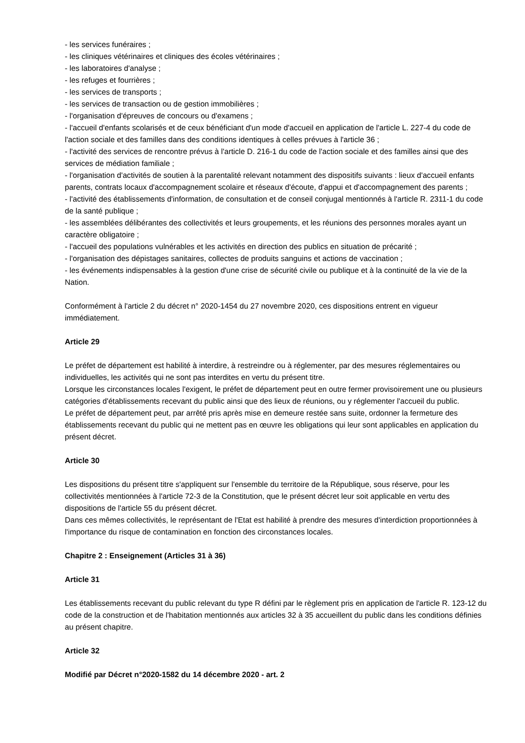- les services funéraires ;
- les cliniques vétérinaires et cliniques des écoles vétérinaires ;
- les laboratoires d'analyse ;
- les refuges et fourrières ;
- les services de transports ;
- les services de transaction ou de gestion immobilières ;
- l'organisation d'épreuves de concours ou d'examens ;
- l'accueil d'enfants scolarisés et de ceux bénéficiant d'un mode d'accueil en application de l'article L. 227-4 du code de l'action sociale et des familles dans des conditions identiques à celles prévues à l'article 36 ;
- l'activité des services de rencontre prévus à l'article D. 216-1 du code de l'action sociale et des familles ainsi que des services de médiation familiale ;
- l'organisation d'activités de soutien à la parentalité relevant notamment des dispositifs suivants : lieux d'accueil enfants parents, contrats locaux d'accompagnement scolaire et réseaux d'écoute, d'appui et d'accompagnement des parents ;
- l'activité des établissements d'information, de consultation et de conseil conjugal mentionnés à l'article R. 2311-1 du code de la santé publique ;
- les assemblées délibérantes des collectivités et leurs groupements, et les réunions des personnes morales ayant un caractère obligatoire ;
- l'accueil des populations vulnérables et les activités en direction des publics en situation de précarité ;
- l'organisation des dépistages sanitaires, collectes de produits sanguins et actions de vaccination ;
- les événements indispensables à la gestion d'une crise de sécurité civile ou publique et à la continuité de la vie de la Nation.
Conformément à l'article 2 du décret n° 2020-1454 du 27 novembre 2020, ces dispositions entrent en vigueur immédiatement.
Article 29
Le préfet de département est habilité à interdire, à restreindre ou à réglementer, par des mesures réglementaires ou individuelles, les activités qui ne sont pas interdites en vertu du présent titre.
Lorsque les circonstances locales l'exigent, le préfet de département peut en outre fermer provisoirement une ou plusieurs catégories d'établissements recevant du public ainsi que des lieux de réunions, ou y réglementer l'accueil du public.
Le préfet de département peut, par arrêté pris après mise en demeure restée sans suite, ordonner la fermeture des établissements recevant du public qui ne mettent pas en œuvre les obligations qui leur sont applicables en application du présent décret.
Article 30
Les dispositions du présent titre s'appliquent sur l'ensemble du territoire de la République, sous réserve, pour les collectivités mentionnées à l'article 72-3 de la Constitution, que le présent décret leur soit applicable en vertu des dispositions de l'article 55 du présent décret.
Dans ces mêmes collectivités, le représentant de l'Etat est habilité à prendre des mesures d'interdiction proportionnées à l'importance du risque de contamination en fonction des circonstances locales.
Chapitre 2 : Enseignement (Articles 31 à 36)
Article 31
Les établissements recevant du public relevant du type R défini par le règlement pris en application de l'article R. 123-12 du code de la construction et de l'habitation mentionnés aux articles 32 à 35 accueillent du public dans les conditions définies au présent chapitre.
Article 32
Modifié par Décret n°2020-1582 du 14 décembre 2020 - art. 2